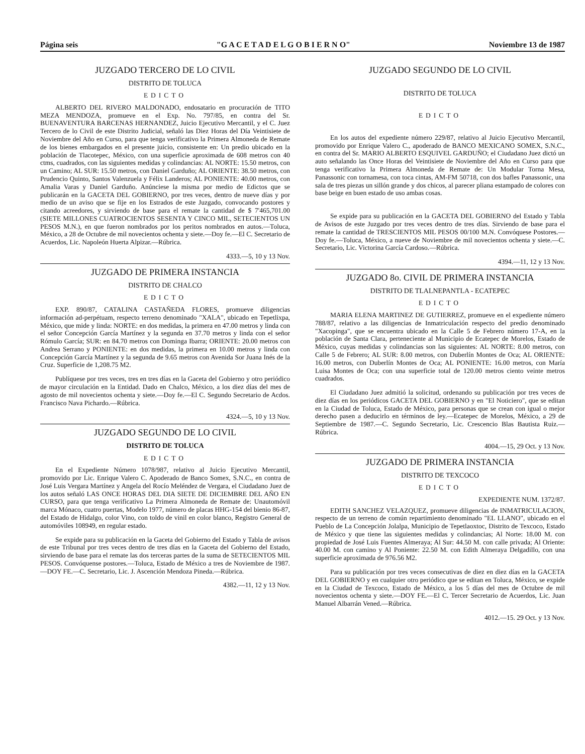Página seis "G A C E T A D E L G O B I E R N O" Noviembre 13 de 1987
JUZGADO TERCERO DE LO CIVIL
DISTRITO DE TOLUCA
EDICTO
ALBERTO DEL RIVERO MALDONADO, endosatario en procuración de TITO MEZA MENDOZA, promueve en el Exp. No. 797/85, en contra del Sr. BUENAVENTURA BARCENAS HERNANDEZ, Juicio Ejecutivo Mercantil, y el C. Juez Tercero de lo Civil de este Distrito Judicial, señaló las Diez Horas del Día Veintisiete de Noviembre del Año en Curso, para que tenga verificativo la Primera Almoneda de Remate de los bienes embargados en el presente juicio, consistente en: Un predio ubicado en la población de Tlacotepec, México, con una superficie aproximada de 608 metros con 40 ctms, cuadrados, con las siguientes medidas y colindancias: AL NORTE: 15.50 metros, con un Camino; AL SUR: 15.50 metros, con Daniel Garduño; AL ORIENTE: 38.50 metros, con Prudencio Quinto, Santos Valenzuela y Félix Landeros; AL PONIENTE: 40.00 metros, con Amalia Varas y Daniel Garduño. Anúnciese la misma por medio de Edictos que se publicarán en la GACETA DEL GOBIERNO, por tres veces, dentro de nueve días y por medio de un aviso que se fije en los Estrados de este Juzgado, convocando postores y citando acreedores, y sirviendo de base para el remate la cantidad de $ 7'465,701.00 (SIETE MILLONES CUATROCIENTOS SESENTA Y CINCO MIL, SETECIENTOS UN PESOS M.N.), en que fueron nombrados por los peritos nombrados en autos.—Toluca, México, a 28 de Octubre de mil novecientos ochenta y siete.—Doy fe.—El C. Secretario de Acuerdos, Lic. Napoleón Huerta Alpizar.—Rúbrica.
4333.—5, 10 y 13 Nov.
JUZGADO DE PRIMERA INSTANCIA
DISTRITO DE CHALCO
EDICTO
EXP. 890/87, CATALINA CASTAÑEDA FLORES, promueve diligencias información ad-perpétuam, respecto terreno denominado "XALA", ubicado en Tepetlixpa, México, que mide y linda: NORTE: en dos medidas, la primera en 47.00 metros y linda con el señor Concepción García Martínez y la segunda en 37.70 metros y linda con el señor Rómulo García; SUR: en 84.70 metros con Dominga Ibarra; ORIENTE: 20.00 metros con Andrea Serrano y PONIENTE: en dos medidas, la primera en 10.00 metros y linda con Concepción García Martínez y la segunda de 9.65 metros con Avenida Sor Juana Inés de la Cruz. Superficie de 1,208.75 M2.
Publíquese por tres veces, tres en tres días en la Gaceta del Gobierno y otro periódico de mayor circulación en la Entidad. Dado en Chalco, México, a los diez días del mes de agosto de mil novecientos ochenta y siete.—Doy fe.—El C. Segundo Secretario de Acdos. Francisco Nava Pichardo.—Rúbrica.
4324.—5, 10 y 13 Nov.
JUZGADO SEGUNDO DE LO CIVIL
DISTRITO DE TOLUCA
EDICTO
En el Expediente Número 1078/987, relativo al Juicio Ejecutivo Mercantil, promovido por Lic. Enrique Valero C. Apoderado de Banco Somex, S.N.C., en contra de José Luis Vergara Martínez y Angela del Rocío Meléndez de Vergara, el Ciudadano Juez de los autos señaló LAS ONCE HORAS DEL DIA SIETE DE DICIEMBRE DEL AÑO EN CURSO, para que tenga verificativo La Primera Almoneda de Remate de: Unautomóvil marca Mónaco, cuatro puertas, Modelo 1977, número de placas HHG-154 del bienio 86-87, del Estado de Hidalgo, color Vino, con toldo de vinil en color blanco, Registro General de automóviles 108949, en regular estado.
Se expide para su publicación en la Gaceta del Gobierno del Estado y Tabla de avisos de este Tribunal por tres veces dentro de tres días en la Gaceta del Gobierno del Estado, sirviendo de base para el remate las dos terceras partes de la suma de SETECIENTOS MIL PESOS. Convóquense postores.—Toluca, Estado de México a tres de Noviembre de 1987.—DOY FE.—C. Secretario, Lic. J. Ascención Mendoza Pineda.—Rúbrica.
4382.—11, 12 y 13 Nov.
JUZGADO SEGUNDO DE LO CIVIL
DISTRITO DE TOLUCA
EDICTO
En los autos del expediente número 229/87, relativo al Juicio Ejecutivo Mercantil, promovido por Enrique Valero C., apoderado de BANCO MEXICANO SOMEX, S.N.C., en contra del Sr. MARIO ALBERTO ESQUIVEL GARDUÑO; el Ciudadano Juez dictó un auto señalando las Once Horas del Veintisiete de Noviembre del Año en Curso para que tenga verificativo la Primera Almoneda de Remate de: Un Modular Torna Mesa, Panassonic con tornamesa, con toca cintas, AM-FM 50718, con dos bafles Panassonic, una sala de tres piezas un sillón grande y dos chicos, al parecer pliana estampado de colores con base beige en buen estado de uso ambas cosas.
Se expide para su publicación en la GACETA DEL GOBIERNO del Estado y Tabla de Avisos de este Juzgado por tres veces dentro de tres días. Sirviendo de base para el remate la cantidad de TRESCIENTOS MIL PESOS 00/100 M.N. Convóquese Postores.—Doy fe.—Toluca, México, a nueve de Noviembre de mil novecientos ochenta y siete.—C. Secretario, Lic. Victorina García Cardoso.—Rúbrica.
4394.—11, 12 y 13 Nov.
JUZGADO 8o. CIVIL DE PRIMERA INSTANCIA
DISTRITO DE TLALNEPANTLA - ECATEPEC
EDICTO
MARIA ELENA MARTINEZ DE GUTIERREZ, promueve en el expediente número 788/87, relativo a las diligencias de Inmatriculación respecto del predio denominado "Xacopinga", que se encuentra ubicado en la Calle 5 de Febrero número 17-A, en la población de Santa Clara, perteneciente al Municipio de Ecatepec de Morelos, Estado de México, cuyas medidas y colindancias son las siguientes: AL NORTE: 8.00 metros, con Calle 5 de Febrero; AL SUR: 8.00 metros, con Duberlín Montes de Oca; AL ORIENTE: 16.00 metros, con Duberlín Montes de Oca; AL PONIENTE: 16.00 metros, con María Luisa Montes de Oca; con una superficie total de 120.00 metros ciento veinte metros cuadrados.
El Ciudadano Juez admitió la solicitud, ordenando su publicación por tres veces de diez días en los periódicos GACETA DEL GOBIERNO y en "El Noticiero", que se editan en la Ciudad de Toluca, Estado de México, para personas que se crean con igual o mejor derecho pasen a deducirlo en términos de ley.—Ecatepec de Morelos, México, a 29 de Septiembre de 1987.—C. Segundo Secretario, Lic. Crescencio Blas Bautista Ruiz.—Rúbrica.
4004.—15, 29 Oct. y 13 Nov.
JUZGADO DE PRIMERA INSTANCIA
DISTRITO DE TEXCOCO
EDICTO
EXPEDIENTE NUM. 1372/87.
EDITH SANCHEZ VELAZQUEZ, promueve diligencias de INMATRICULACION, respecto de un terreno de común repartimiento denominado "EL LLANO", ubicado en el Pueblo de La Concepción Jolalpa, Municipio de Tepetlaoxtoc, Distrito de Texcoco, Estado de México y que tiene las siguientes medidas y colindancias; Al Norte: 18.00 M. con propiedad de José Luis Fuentes Almeraya; Al Sur: 44.50 M. con calle privada; Al Oriente: 40.00 M. con camino y Al Poniente: 22.50 M. con Edith Almeraya Delgadillo, con una superficie aproximada de 976.56 M2.
Para su publicación por tres veces consecutivas de diez en diez días en la GACETA DEL GOBIERNO y en cualquier otro periódico que se editan en Toluca, México, se expide en la Ciudad de Texcoco, Estado de México, a los 5 días del mes de Octubre de mil novecientos ochenta y siete.—DOY FE.—El C. Tercer Secretario de Acuerdos, Lic. Juan Manuel Albarrán Vened.—Rúbrica.
4012.—15. 29 Oct. y 13 Nov.